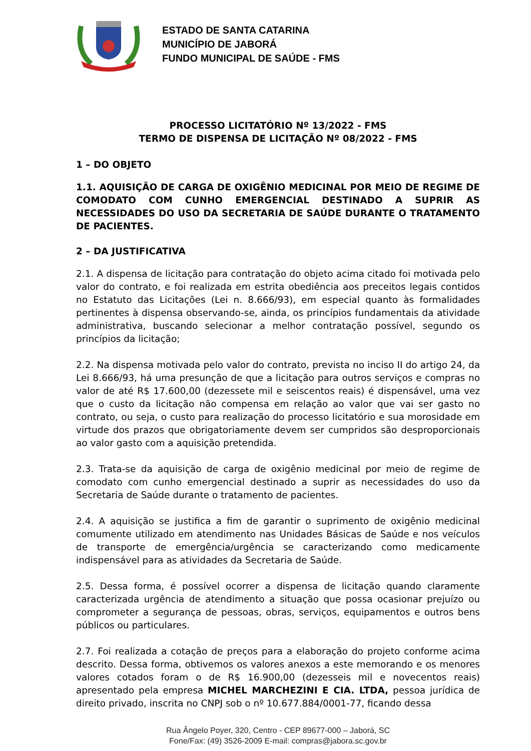ESTADO DE SANTA CATARINA
MUNICÍPIO DE JABORÁ
FUNDO MUNICIPAL DE SAÚDE - FMS
PROCESSO LICITATÓRIO Nº 13/2022 - FMS
TERMO DE DISPENSA DE LICITAÇÃO Nº 08/2022 - FMS
1 – DO OBJETO
1.1. AQUISIÇÃO DE CARGA DE OXIGÊNIO MEDICINAL POR MEIO DE REGIME DE COMODATO COM CUNHO EMERGENCIAL DESTINADO A SUPRIR AS NECESSIDADES DO USO DA SECRETARIA DE SAÚDE DURANTE O TRATAMENTO DE PACIENTES.
2 – DA JUSTIFICATIVA
2.1. A dispensa de licitação para contratação do objeto acima citado foi motivada pelo valor do contrato, e foi realizada em estrita obediência aos preceitos legais contidos no Estatuto das Licitações (Lei n. 8.666/93), em especial quanto às formalidades pertinentes à dispensa observando-se, ainda, os princípios fundamentais da atividade administrativa, buscando selecionar a melhor contratação possível, segundo os princípios da licitação;
2.2. Na dispensa motivada pelo valor do contrato, prevista no inciso II do artigo 24, da Lei 8.666/93, há uma presunção de que a licitação para outros serviços e compras no valor de até R$ 17.600,00 (dezessete mil e seiscentos reais) é dispensável, uma vez que o custo da licitação não compensa em relação ao valor que vai ser gasto no contrato, ou seja, o custo para realização do processo licitatório e sua morosidade em virtude dos prazos que obrigatoriamente devem ser cumpridos são desproporcionais ao valor gasto com a aquisição pretendida.
2.3. Trata-se da aquisição de carga de oxigênio medicinal por meio de regime de comodato com cunho emergencial destinado a suprir as necessidades do uso da Secretaria de Saúde durante o tratamento de pacientes.
2.4. A aquisição se justifica a fim de garantir o suprimento de oxigênio medicinal comumente utilizado em atendimento nas Unidades Básicas de Saúde e nos veículos de transporte de emergência/urgência se caracterizando como medicamente indispensável para as atividades da Secretaria de Saúde.
2.5. Dessa forma, é possível ocorrer a dispensa de licitação quando claramente caracterizada urgência de atendimento a situação que possa ocasionar prejuízo ou comprometer a segurança de pessoas, obras, serviços, equipamentos e outros bens públicos ou particulares.
2.7. Foi realizada a cotação de preços para a elaboração do projeto conforme acima descrito. Dessa forma, obtivemos os valores anexos a este memorando e os menores valores cotados foram o de R$ 16.900,00 (dezesseis mil e novecentos reais) apresentado pela empresa MICHEL MARCHEZINI E CIA. LTDA, pessoa jurídica de direito privado, inscrita no CNPJ sob o nº 10.677.884/0001-77, ficando dessa
Rua Ângelo Poyer, 320, Centro - CEP 89677-000 – Jaborá, SC
Fone/Fax: (49) 3526-2009 E-mail: compras@jabora.sc.gov.br